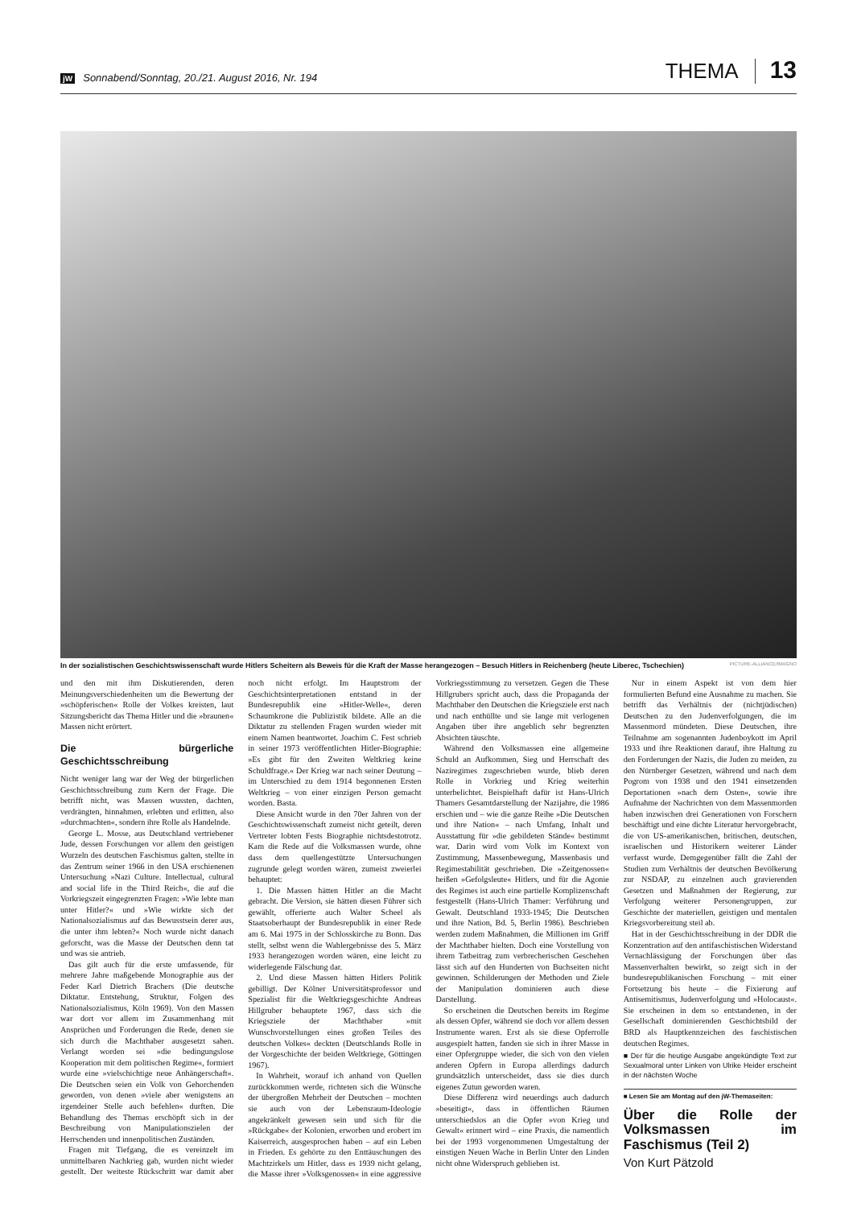jW Sonnabend/Sonntag, 20./21. August 2016, Nr. 194 THEMA 13
In der sozialistischen Geschichtswissenschaft wurde Hitlers Scheitern als Beweis für die Kraft der Masse herangezogen – Besuch Hitlers in Reichenberg (heute Liberec, Tschechien) PICTURE-ALLIANCE/IMAGNO
und den mit ihm Diskutierenden, deren Meinungsverschiedenheiten um die Bewertung der »schöpferischen« Rolle der Volkes kreisten, laut Sitzungsbericht das Thema Hitler und die »braunen« Massen nicht erörtert.
Die bürgerliche Geschichtsschreibung
Nicht weniger lang war der Weg der bürgerlichen Geschichtsschreibung zum Kern der Frage. Die betrifft nicht, was Massen wussten, dachten, verdrängten, hinnahmen, erlebten und erlitten, also »durchmachten«, sondern ihre Rolle als Handelnde.
George L. Mosse, aus Deutschland vertriebener Jude, dessen Forschungen vor allem den geistigen Wurzeln des deutschen Faschismus galten, stellte in das Zentrum seiner 1966 in den USA erschienenen Untersuchung »Nazi Culture. Intellectual, cultural and social life in the Third Reich«, die auf die Vorkriegszeit eingegrenzten Fragen: »Wie lebte man unter Hitler?« und »Wie wirkte sich der Nationalsozialismus auf das Bewusstsein derer aus, die unter ihm lebten?« Noch wurde nicht danach geforscht, was die Masse der Deutschen denn tat und was sie antrieb.
Das gilt auch für die erste umfassende, für mehrere Jahre maßgebende Monographie aus der Feder Karl Dietrich Brachers (Die deutsche Diktatur. Entstehung, Struktur, Folgen des Nationalsozialismus, Köln 1969). Von den Massen war dort vor allem im Zusammenhang mit Ansprüchen und Forderungen die Rede, denen sie sich durch die Machthaber ausgesetzt sahen. Verlangt worden sei »die bedingungslose Kooperation mit dem politischen Regime«, formiert wurde eine »vielschichtige neue Anhängerschaft«. Die Deutschen seien ein Volk von Gehorchenden geworden, von denen »viele aber wenigstens an irgendeiner Stelle auch befehlen« durften. Die Behandlung des Themas erschöpft sich in der Beschreibung von Manipulationszielen der Herrschenden und innenpolitischen Zuständen.
Fragen mit Tiefgang, die es vereinzelt im unmittelbaren Nachkrieg gab, wurden nicht wieder gestellt. Der weiteste Rückschritt war damit aber noch nicht erfolgt. Im Hauptstrom der Geschichtsinterpretationen entstand in der Bundesrepublik eine »Hitler-Welle«, deren Schaumkrone die Publizistik bildete. Alle an die Diktatur zu stellenden Fragen wurden wieder mit einem Namen beantwortet. Joachim C. Fest schrieb in seiner 1973 veröffentlichten Hitler-Biographie: »Es gibt für den Zweiten Weltkrieg keine Schuldfrage.« Der Krieg war nach seiner Deutung – im Unterschied zu dem 1914 begonnenen Ersten Weltkrieg – von einer einzigen Person gemacht worden. Basta.
Diese Ansicht wurde in den 70er Jahren von der Geschichtswissenschaft zumeist nicht geteilt, deren Vertreter lobten Fests Biographie nichtsdestotrotz. Kam die Rede auf die Volksmassen wurde, ohne dass dem quellengestützte Untersuchungen zugrunde gelegt worden wären, zumeist zweierlei behauptet:
1. Die Massen hätten Hitler an die Macht gebracht. Die Version, sie hätten diesen Führer sich gewählt, offerierte auch Walter Scheel als Staatsoberhaupt der Bundesrepublik in einer Rede am 6. Mai 1975 in der Schlosskirche zu Bonn. Das stellt, selbst wenn die Wahlergebnisse des 5. März 1933 herangezogen worden wären, eine leicht zu widerlegende Fälschung dar.
2. Und diese Massen hätten Hitlers Politik gebilligt. Der Kölner Universitätsprofessor und Spezialist für die Weltkriegsgeschichte Andreas Hillgruber behauptete 1967, dass sich die Kriegsziele der Machthaber »mit Wunschvorstellungen eines großen Teiles des deutschen Volkes« deckten (Deutschlands Rolle in der Vorgeschichte der beiden Weltkriege, Göttingen 1967).
In Wahrheit, worauf ich anhand von Quellen zurückkommen werde, richteten sich die Wünsche der übergroßen Mehrheit der Deutschen – mochten sie auch von der Lebensraum-Ideologie angekränkelt gewesen sein und sich für die »Rückgabe« der Kolonien, erworben und erobert im Kaiserreich, ausgesprochen haben – auf ein Leben in Frieden. Es gehörte zu den Enttäuschungen des Machtzirkels um Hitler, dass es 1939 nicht gelang, die Masse ihrer »Volksgenossen« in eine aggressive Vorkriegsstimmung zu versetzen. Gegen die These Hillgrubers spricht auch, dass die Propaganda der Machthaber den Deutschen die Kriegsziele erst nach und nach enthüllte und sie lange mit verlogenen Angaben über ihre angeblich sehr begrenzten Absichten täuschte.
Während den Volksmassen eine allgemeine Schuld an Aufkommen, Sieg und Herrschaft des Naziregimes zugeschrieben wurde, blieb deren Rolle in Vorkrieg und Krieg weiterhin unterbelichtet. Beispielhaft dafür ist Hans-Ulrich Thamers Gesamtdarstellung der Nazijahre, die 1986 erschien und – wie die ganze Reihe »Die Deutschen und ihre Nation« – nach Umfang, Inhalt und Ausstattung für »die gebildeten Stände« bestimmt war. Darin wird vom Volk im Kontext von Zustimmung, Massenbewegung, Massenbasis und Regimestabilität geschrieben. Die »Zeitgenossen« heißen »Gefolgsleute« Hitlers, und für die Agonie des Regimes ist auch eine partielle Komplizenschaft festgestellt (Hans-Ulrich Thamer: Verführung und Gewalt. Deutschland 1933-1945; Die Deutschen und ihre Nation, Bd. 5, Berlin 1986). Beschrieben werden zudem Maßnahmen, die Millionen im Griff der Machthaber hielten. Doch eine Vorstellung von ihrem Tatbeitrag zum verbrecherischen Geschehen lässt sich auf den Hunderten von Buchseiten nicht gewinnen. Schilderungen der Methoden und Ziele der Manipulation dominieren auch diese Darstellung.
So erscheinen die Deutschen bereits im Regime als dessen Opfer, während sie doch vor allem dessen Instrumente waren. Erst als sie diese Opferrolle ausgespielt hatten, fanden sie sich in ihrer Masse in einer Opfergruppe wieder, die sich von den vielen anderen Opfern in Europa allerdings dadurch grundsätzlich unterscheidet, dass sie dies durch eigenes Zutun geworden waren.
Diese Differenz wird neuerdings auch dadurch »beseitigt«, dass in öffentlichen Räumen unterschiedslos an die Opfer »von Krieg und Gewalt« erinnert wird – eine Praxis, die namentlich bei der 1993 vorgenommenen Umgestaltung der einstigen Neuen Wache in Berlin Unter den Linden nicht ohne Widerspruch geblieben ist.
Nur in einem Aspekt ist von dem hier formulierten Befund eine Ausnahme zu machen. Sie betrifft das Verhältnis der (nichtjüdischen) Deutschen zu den Judenverfolgungen, die im Massenmord mündeten. Diese Deutschen, ihre Teilnahme am sogenannten Judenboykott im April 1933 und ihre Reaktionen darauf, ihre Haltung zu den Forderungen der Nazis, die Juden zu meiden, zu den Nürnberger Gesetzen, während und nach dem Pogrom von 1938 und den 1941 einsetzenden Deportationen »nach dem Osten«, sowie ihre Aufnahme der Nachrichten von dem Massenmorden haben inzwischen drei Generationen von Forschern beschäftigt und eine dichte Literatur hervorgebracht, die von US-amerikanischen, britischen, deutschen, israelischen und Historikern weiterer Länder verfasst wurde. Demgegenüber fällt die Zahl der Studien zum Verhältnis der deutschen Bevölkerung zur NSDAP, zu einzelnen auch gravierenden Gesetzen und Maßnahmen der Regierung, zur Verfolgung weiterer Personengruppen, zur Geschichte der materiellen, geistigen und mentalen Kriegsvorbereitung steil ab.
Hat in der Geschichtsschreibung in der DDR die Konzentration auf den antifaschistischen Widerstand Vernachlässigung der Forschungen über das Massenverhalten bewirkt, so zeigt sich in der bundesrepublikanischen Forschung – mit einer Fortsetzung bis heute – die Fixierung auf Antisemitismus, Judenverfolgung und »Holocaust«. Sie erscheinen in dem so entstandenen, in der Gesellschaft dominierenden Geschichtsbild der BRD als Hauptkennzeichen des faschistischen deutschen Regimes.
■ Der für die heutige Ausgabe angekündigte Text zur Sexualmoral unter Linken von Ulrike Heider erscheint in der nächsten Woche
■ Lesen Sie am Montag auf den jW-Themaseiten:
Über die Rolle der Volksmassen im Faschismus (Teil 2)
Von Kurt Pätzold